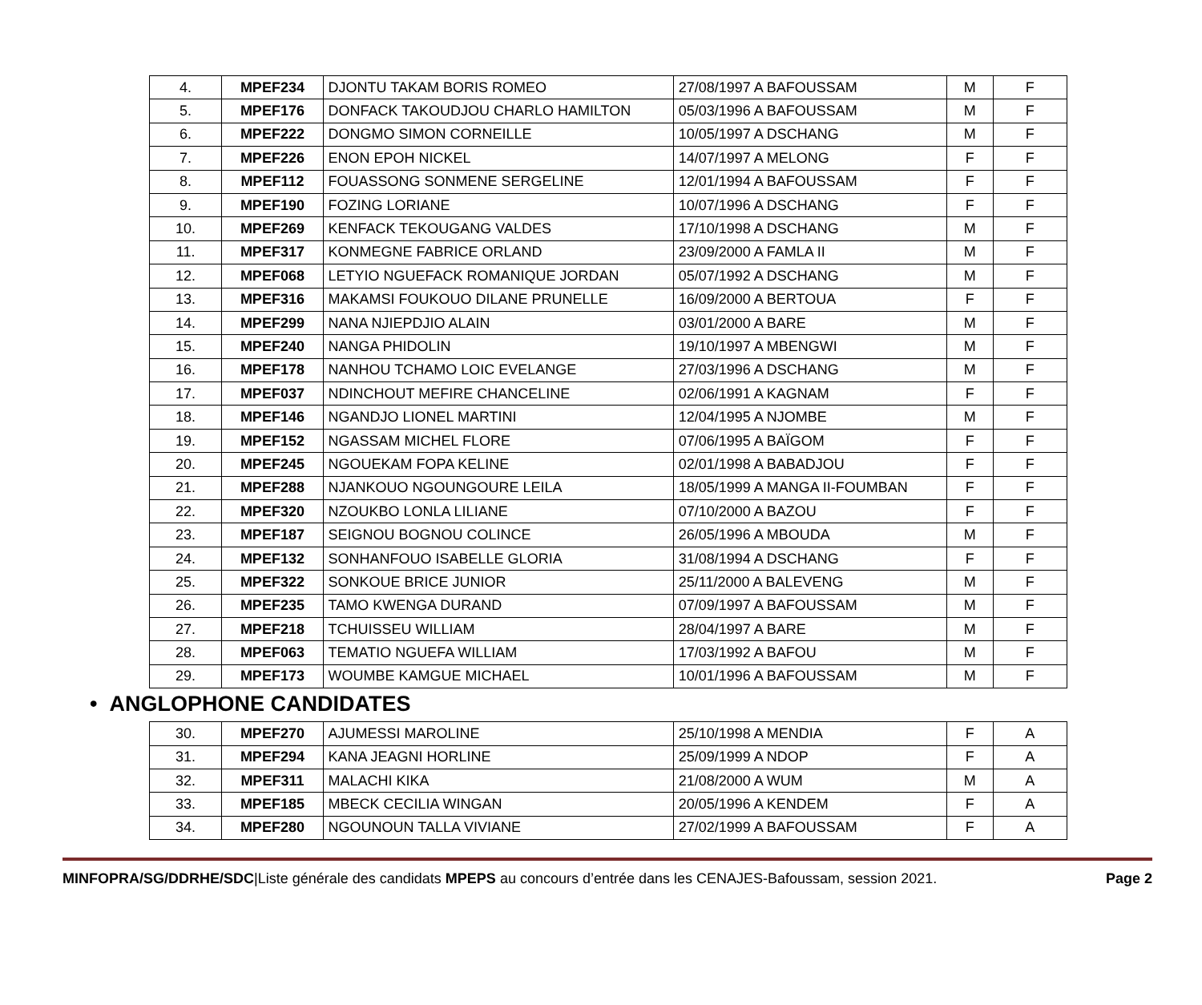| 4. | MPEF234 | DJONTU TAKAM BORIS ROMEO | 27/08/1997 A BAFOUSSAM | M | F |
| 5. | MPEF176 | DONFACK TAKOUDJOU CHARLO HAMILTON | 05/03/1996 A BAFOUSSAM | M | F |
| 6. | MPEF222 | DONGMO SIMON CORNEILLE | 10/05/1997 A DSCHANG | M | F |
| 7. | MPEF226 | ENON EPOH NICKEL | 14/07/1997 A MELONG | F | F |
| 8. | MPEF112 | FOUASSONG SONMENE SERGELINE | 12/01/1994 A BAFOUSSAM | F | F |
| 9. | MPEF190 | FOZING LORIANE | 10/07/1996 A DSCHANG | F | F |
| 10. | MPEF269 | KENFACK TEKOUGANG VALDES | 17/10/1998 A DSCHANG | M | F |
| 11. | MPEF317 | KONMEGNE FABRICE ORLAND | 23/09/2000 A FAMLA II | M | F |
| 12. | MPEF068 | LETYIO NGUEFACK ROMANIQUE JORDAN | 05/07/1992 A DSCHANG | M | F |
| 13. | MPEF316 | MAKAMSI FOUKOUO DILANE PRUNELLE | 16/09/2000 A BERTOUA | F | F |
| 14. | MPEF299 | NANA NJIEPDJIO ALAIN | 03/01/2000 A BARE | M | F |
| 15. | MPEF240 | NANGA PHIDOLIN | 19/10/1997 A MBENGWI | M | F |
| 16. | MPEF178 | NANHOU TCHAMO LOIC EVELANGE | 27/03/1996 A DSCHANG | M | F |
| 17. | MPEF037 | NDINCHOUT MEFIRE CHANCELINE | 02/06/1991 A KAGNAM | F | F |
| 18. | MPEF146 | NGANDJO LIONEL MARTINI | 12/04/1995 A NJOMBE | M | F |
| 19. | MPEF152 | NGASSAM MICHEL FLORE | 07/06/1995 A BAÏGOM | F | F |
| 20. | MPEF245 | NGOUEKAM FOPA KELINE | 02/01/1998 A BABADJOU | F | F |
| 21. | MPEF288 | NJANKOUO NGOUNGOURE LEILA | 18/05/1999 A MANGA II-FOUMBAN | F | F |
| 22. | MPEF320 | NZOUKBO LONLA LILIANE | 07/10/2000 A BAZOU | F | F |
| 23. | MPEF187 | SEIGNOU BOGNOU COLINCE | 26/05/1996 A MBOUDA | M | F |
| 24. | MPEF132 | SONHANFOUO ISABELLE GLORIA | 31/08/1994 A DSCHANG | F | F |
| 25. | MPEF322 | SONKOUE BRICE JUNIOR | 25/11/2000 A BALEVENG | M | F |
| 26. | MPEF235 | TAMO KWENGA DURAND | 07/09/1997 A BAFOUSSAM | M | F |
| 27. | MPEF218 | TCHUISSEU WILLIAM | 28/04/1997 A BARE | M | F |
| 28. | MPEF063 | TEMATIO NGUEFA WILLIAM | 17/03/1992 A BAFOU | M | F |
| 29. | MPEF173 | WOUMBE KAMGUE MICHAEL | 10/01/1996 A BAFOUSSAM | M | F |
• ANGLOPHONE CANDIDATES
| 30. | MPEF270 | AJUMESSI MAROLINE | 25/10/1998 A MENDIA | F | A |
| 31. | MPEF294 | KANA JEAGNI HORLINE | 25/09/1999 A NDOP | F | A |
| 32. | MPEF311 | MALACHI KIKA | 21/08/2000 A WUM | M | A |
| 33. | MPEF185 | MBECK CECILIA WINGAN | 20/05/1996 A KENDEM | F | A |
| 34. | MPEF280 | NGOUNOUN TALLA VIVIANE | 27/02/1999 A BAFOUSSAM | F | A |
MINFOPRA/SG/DDRHE/SDC|Liste générale des candidats MPEPS au concours d’entrée dans les CENAJES-Bafoussam, session 2021. Page 2